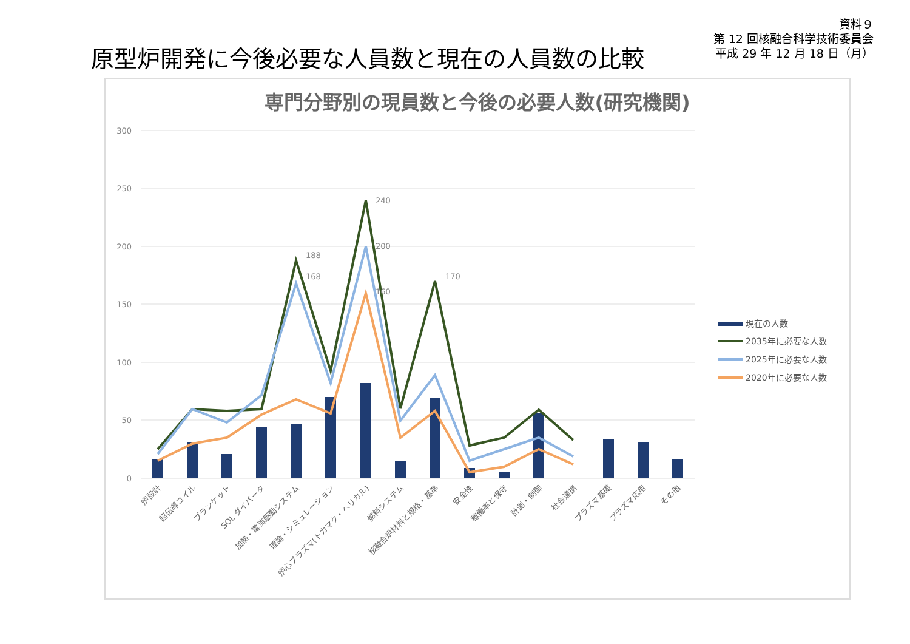原型炉開発に今後必要な人員数と現在の人員数の比較
資料９
第 12 回核融合科学技術委員会
平成 29 年 12 月 18 日（月）
専門分野別の現員数と今後の必要人数(研究機関)
300
250
200
150
100
50
0
240
200
188
168
170
160
現在の人数
2035年に必要な人数
2025年に必要な人数
2020年に必要な人数
炉設計
超伝導コイル
ブランケット
SOL ダイバータ
加熱・電流駆動システム
理論・シミュレーション
炉心プラズマ(トカマク・ヘリカル)
燃料システム
核融合炉材料と規格・基準
安全性
稼働率と保守
計測・制御
社会連携
プラズマ基礎
プラズマ応用
その他